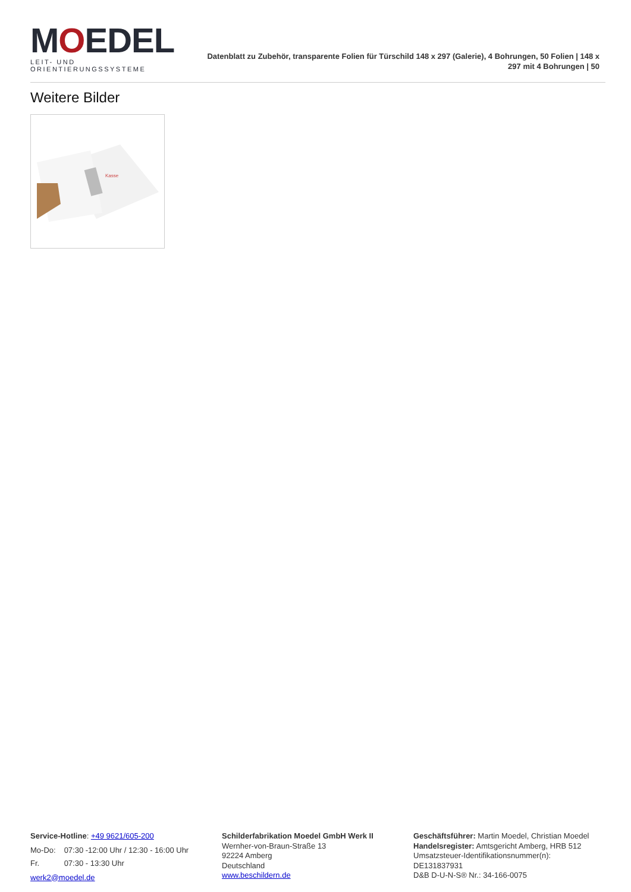MOEDEL
LEIT- UND ORIENTIERUNGSSYSTEME
Datenblatt zu Zubehör, transparente Folien für Türschild 148 x 297 (Galerie), 4 Bohrungen, 50 Folien | 148 x 297 mit 4 Bohrungen | 50
Weitere Bilder
Kasse
Service-Hotline: +49 9621/605-200
| Mo-Do: | 07:30 -12:00 Uhr / 12:30 - 16:00 Uhr |
| Fr. | 07:30 - 13:30 Uhr |
werk2@moedel.de
Schilderfabrikation Moedel GmbH Werk II
Wernher-von-Braun-Straße 13
92224 Amberg
Deutschland
www.beschildern.de
Geschäftsführer: Martin Moedel, Christian Moedel
Handelsregister: Amtsgericht Amberg, HRB 512
Umsatzsteuer-Identifikationsnummer(n):
DE131837931
D&B D-U-N-S® Nr.: 34-166-0075